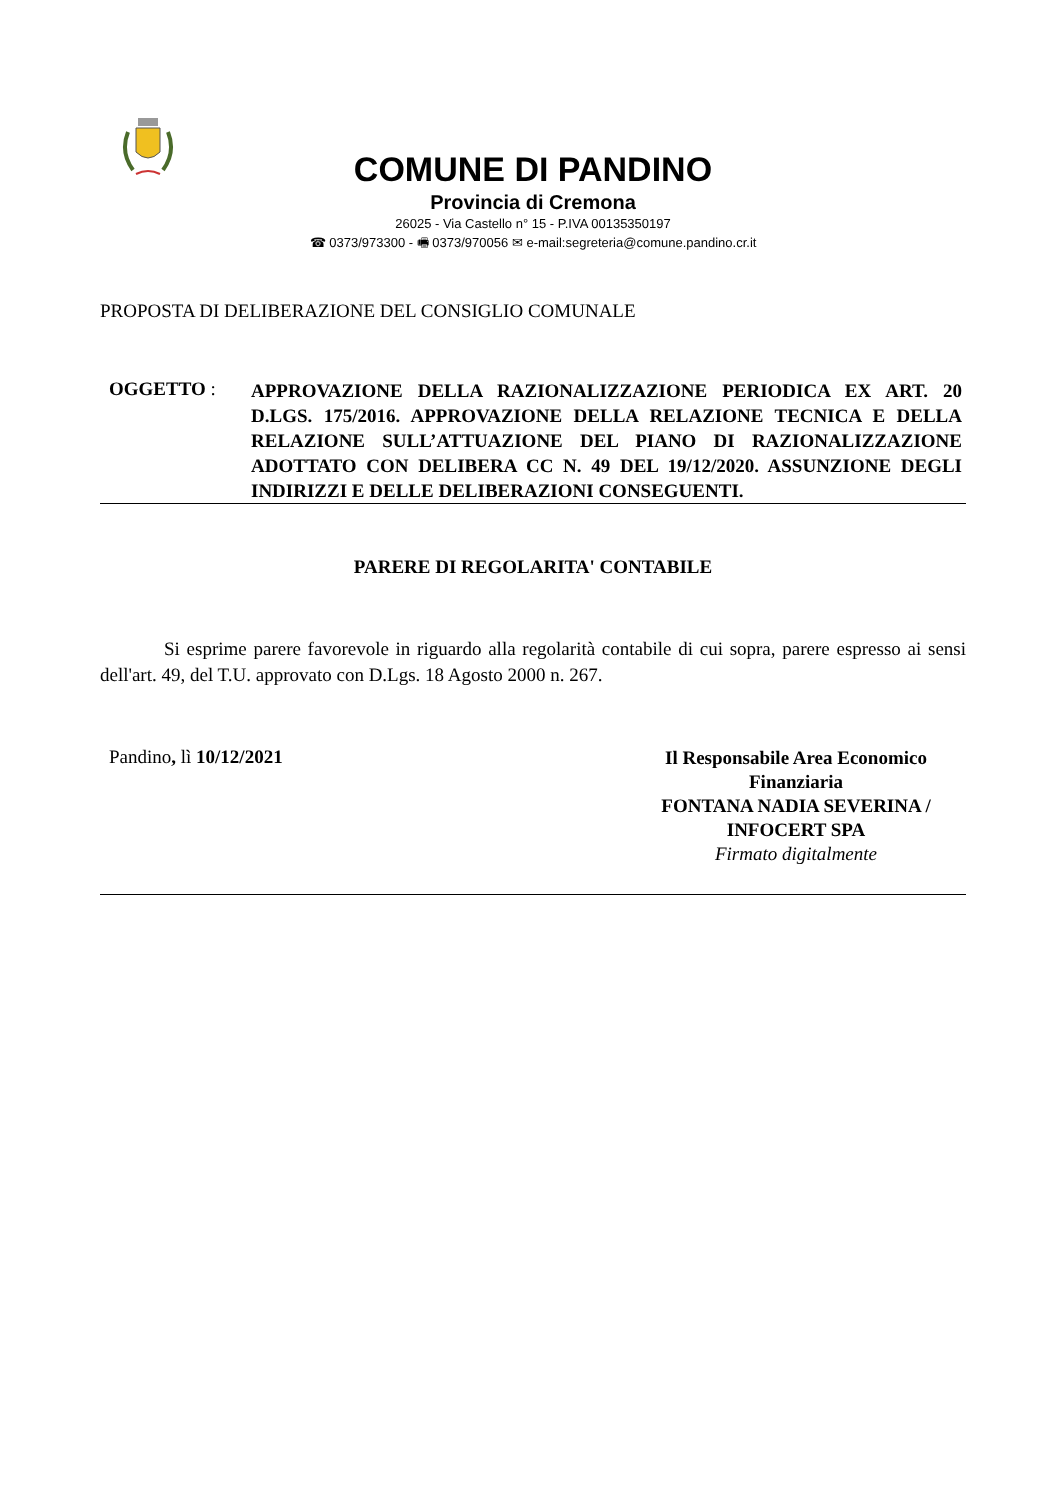COMUNE DI PANDINO
Provincia di Cremona
26025 - Via Castello n° 15 - P.IVA 00135350197
☎ 0373/973300 - 🖷 0373/970056 ✉ e-mail:segreteria@comune.pandino.cr.it
PROPOSTA DI DELIBERAZIONE DEL CONSIGLIO COMUNALE
OGGETTO :
APPROVAZIONE DELLA RAZIONALIZZAZIONE PERIODICA EX ART. 20 D.LGS. 175/2016. APPROVAZIONE DELLA RELAZIONE TECNICA E DELLA RELAZIONE SULL’ATTUAZIONE DEL PIANO DI RAZIONALIZZAZIONE ADOTTATO CON DELIBERA CC N. 49 DEL 19/12/2020. ASSUNZIONE DEGLI INDIRIZZI E DELLE DELIBERAZIONI CONSEGUENTI.
PARERE DI REGOLARITA' CONTABILE
Si esprime parere favorevole in riguardo alla regolarità contabile di cui sopra, parere espresso ai sensi dell'art. 49, del T.U. approvato con D.Lgs. 18 Agosto 2000 n. 267.
Pandino, lì 10/12/2021
Il Responsabile Area Economico Finanziaria
FONTANA NADIA SEVERINA / INFOCERT SPA
Firmato digitalmente